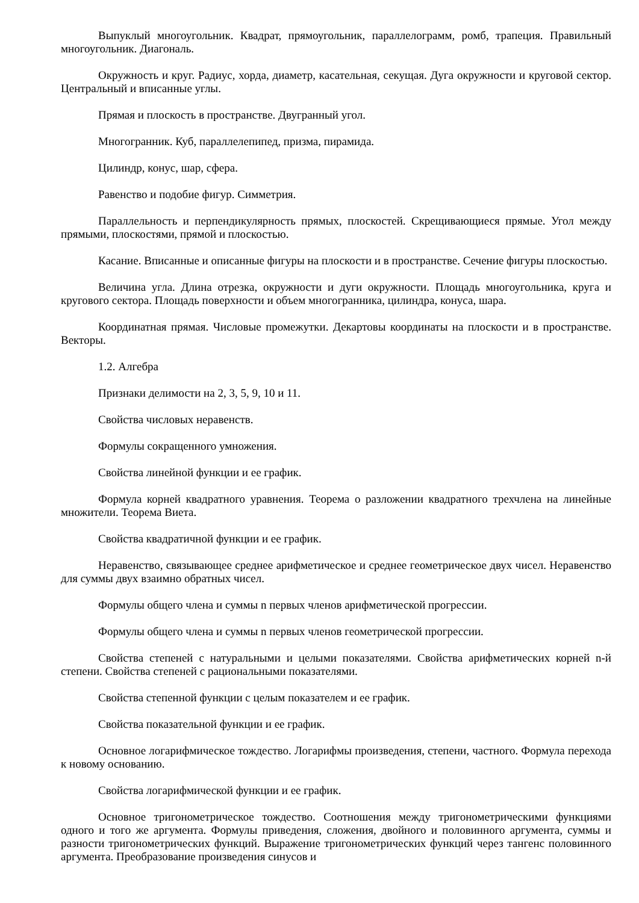Выпуклый многоугольник. Квадрат, прямоугольник, параллелограмм, ромб, трапеция. Правильный многоугольник. Диагональ.
Окружность и круг. Радиус, хорда, диаметр, касательная, секущая. Дуга окружности и круговой сектор. Центральный и вписанные углы.
Прямая и плоскость в пространстве. Двугранный угол.
Многогранник. Куб, параллелепипед, призма, пирамида.
Цилиндр, конус, шар, сфера.
Равенство и подобие фигур. Симметрия.
Параллельность и перпендикулярность прямых, плоскостей. Скрещивающиеся прямые. Угол между прямыми, плоскостями, прямой и плоскостью.
Касание. Вписанные и описанные фигуры на плоскости и в пространстве. Сечение фигуры плоскостью.
Величина угла. Длина отрезка, окружности и дуги окружности. Площадь многоугольника, круга и кругового сектора. Площадь поверхности и объем многогранника, цилиндра, конуса, шара.
Координатная прямая. Числовые промежутки. Декартовы координаты на плоскости и в пространстве. Векторы.
1.2. Алгебра
Признаки делимости на 2, 3, 5, 9, 10 и 11.
Свойства числовых неравенств.
Формулы сокращенного умножения.
Свойства линейной функции и ее график.
Формула корней квадратного уравнения. Теорема о разложении квадратного трехчлена на линейные множители. Теорема Виета.
Свойства квадратичной функции и ее график.
Неравенство, связывающее среднее арифметическое и среднее геометрическое двух чисел. Неравенство для суммы двух взаимно обратных чисел.
Формулы общего члена и суммы n первых членов арифметической прогрессии.
Формулы общего члена и суммы n первых членов геометрической прогрессии.
Свойства степеней с натуральными и целыми показателями. Свойства арифметических корней n-й степени. Свойства степеней с рациональными показателями.
Свойства степенной функции с целым показателем и ее график.
Свойства показательной функции и ее график.
Основное логарифмическое тождество. Логарифмы произведения, степени, частного. Формула перехода к новому основанию.
Свойства логарифмической функции и ее график.
Основное тригонометрическое тождество. Соотношения между тригонометрическими функциями одного и того же аргумента. Формулы приведения, сложения, двойного и половинного аргумента, суммы и разности тригонометрических функций. Выражение тригонометрических функций через тангенс половинного аргумента. Преобразование произведения синусов и